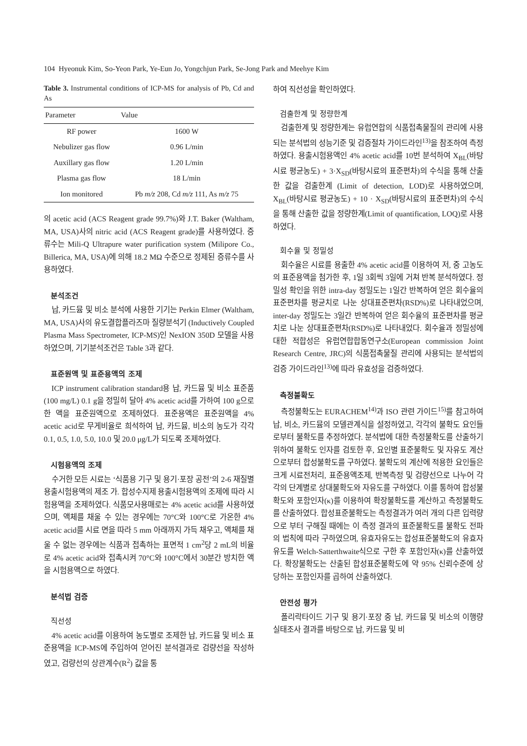104 Hyeonuk Kim, So-Yeon Park, Ye-Eun Jo, Yongchjun Park, Se-Jong Park and Meehye Kim
Table 3. Instrumental conditions of ICP-MS for analysis of Pb, Cd and As
| Parameter | Value |
| --- | --- |
| RF power | 1600 W |
| Nebulizer gas flow | 0.96 L/min |
| Auxillary gas flow | 1.20 L/min |
| Plasma gas flow | 18 L/min |
| Ion monitored | Pb m/z 208, Cd m/z 111, As m/z 75 |
의 acetic acid (ACS Reagent grade 99.7%)와 J.T. Baker (Waltham, MA, USA)사의 nitric acid (ACS Reagent grade)를 사용하였다. 증류수는 Mili-Q Ultrapure water purification system (Milipore Co., Billerica, MA, USA)에 의해 18.2 MΩ 수준으로 정제된 증류수를 사용하였다.
분석조건
납, 카드뮴 및 비소 분석에 사용한 기기는 Perkin Elmer (Waltham, MA, USA)사의 유도결합플라즈마 질량분석기 (Inductively Coupled Plasma Mass Spectrometer, ICP-MS)인 NexION 350D 모델을 사용하였으며, 기기분석조건은 Table 3과 같다.
표준원액 및 표준용액의 조제
ICP instrument calibration standard용 납, 카드뮴 및 비소 표준품(100 mg/L) 0.1 g을 정밀히 달아 4% acetic acid를 가하여 100 g으로 한 액을 표준원액으로 조제하였다. 표준용액은 표준원액을 4% acetic acid로 무게비율로 희석하여 납, 카드뮴, 비소의 농도가 각각 0.1, 0.5, 1.0, 5.0, 10.0 및 20.0 μg/L가 되도록 조제하였다.
시험용액의 조제
수거한 모든 시료는 ‘식품용 기구 및 용기·포장 공전’의 2-6 재질별 용출시험용액의 제조 가. 합성수지제 용출시험용액의 조제에 따라 시험용액을 조제하였다. 식품모사용매로는 4% acetic acid를 사용하였으며, 액체를 채울 수 있는 경우에는 70°C와 100°C로 가온한 4% acetic acid를 시료 면을 따라 5 mm 아래까지 가득 채우고, 액체를 채울 수 없는 경우에는 식품과 접촉하는 표면적 1 cm<sup>2</sup>당 2 mL의 비율로 4% acetic acid와 접촉시켜 70°C와 100°C에서 30분간 방치한 액을 시험용액으로 하였다.
분석법 검증
직선성
4% acetic acid를 이용하여 농도별로 조제한 납, 카드뮴 및 비소 표준용액을 ICP-MS에 주입하여 얻어진 분석결과로 검량선을 작성하였고, 검량선의 상관계수(R<sup>2</sup>) 값을 통
하여 직선성을 확인하였다.
검출한계 및 정량한계
검출한계 및 정량한계는 유럽연합의 식품접촉물질의 관리에 사용되는 분석법의 성능기준 및 검증절차 가이드라인<sup>13)</sup>을 참조하여 측정하였다. 용출시험용액인 4% acetic acid를 10번 분석하여 X<sub>BL</sub>(바탕시료 평균농도) + 3·X<sub>SD</sub>(바탕시료의 표준편차)의 수식을 통해 산출한 값을 검출한계 (Limit of detection, LOD)로 사용하였으며, X<sub>BL</sub>(바탕시료 평균농도) + 10 · X<sub>SD</sub>(바탕시료의 표준편차)의 수식을 통해 산출한 값을 정량한계(Limit of quantification, LOQ)로 사용하였다.
회수율 및 정밀성
회수율은 시료를 용출한 4% acetic acid를 이용하여 저, 중 고농도의 표준용액을 첨가한 후, 1일 3회씩 3일에 거쳐 반복 분석하였다. 정밀성 확인을 위한 intra-day 정밀도는 1일간 반복하여 얻은 회수율의 표준편차를 평균치로 나눈 상대표준편차(RSD%)로 나타내었으며, inter-day 정밀도는 3일간 반복하여 얻은 회수율의 표준편차를 평균치로 나눈 상대표준편차(RSD%)로 나타내었다. 회수율과 정밀성에 대한 적합성은 유럽연합합동연구소(European commission Joint Research Centre, JRC)의 식품접촉물질 관리에 사용되는 분석법의 검증 가이드라인<sup>13)</sup>에 따라 유효성을 검증하였다.
측정불확도
측정불확도는 EURACHEM<sup>14)</sup>과 ISO 관련 가이드<sup>15)</sup>를 참고하여 납, 비소, 카드뮴의 모델관계식을 설정하였고, 각각의 불확도 요인들로부터 불확도를 추정하였다. 분석법에 대한 측정불확도를 산출하기 위하여 불확도 인자를 검토한 후, 요인별 표준불확도 및 자유도 계산으로부터 합성불확도를 구하였다. 불확도의 계산에 적용한 요인들은 크게 시료전처리, 표준용액조제, 반복측정 및 검량선으로 나누어 각각의 단계별로 상대불확도와 자유도를 구하였다. 이를 통하여 합성불확도와 포함인자(κ)를 이용하여 확장불확도를 계산하고 측정불확도를 산출하였다. 합성표준불확도는 측정결과가 여러 개의 다른 입력량으로 부터 구해질 때에는 이 측정 결과의 표준불확도를 불확도 전파의 법칙에 따라 구하였으며, 유효자유도는 합성표준불확도의 유효자유도를 Welch-Satterthwaite식으로 구한 후 포함인자(κ)를 산출하였다. 확장불확도는 산출된 합성표준불확도에 약 95% 신뢰수준에 상당하는 포함인자를 곱하여 산출하였다.
안전성 평가
폴리락타이드 기구 및 용기·포장 중 납, 카드뮴 및 비소의 이행량 실태조사 결과를 바탕으로 납, 카드뮴 및 비